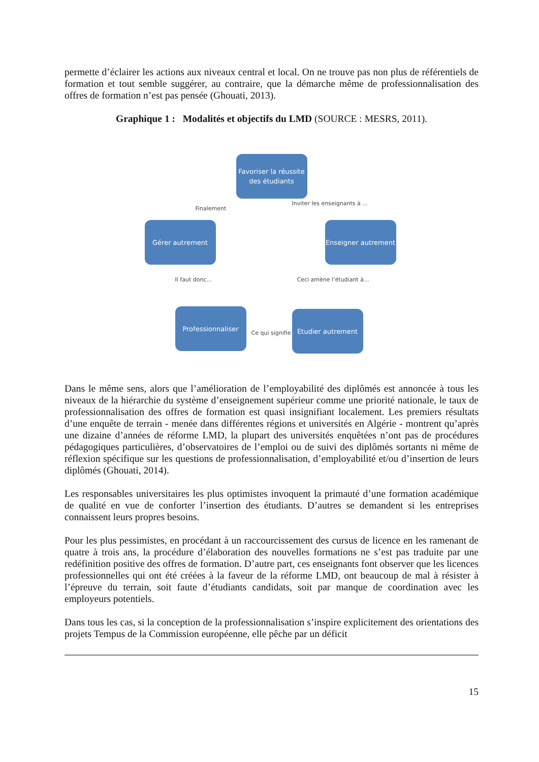permette d’éclairer les actions aux niveaux central et local. On ne trouve pas non plus de référentiels de formation et tout semble suggérer, au contraire, que la démarche même de professionnalisation des offres de formation n’est pas pensée (Ghouati, 2013).
Graphique 1 : Modalités et objectifs du LMD (SOURCE : MESRS, 2011).
Favoriser la réussite des étudiants
Finalement
Inviter les enseignants à ...
Gérer autrement
Enseigner autrement
Il faut donc... Ceci amène l’étudiant à...
Professionnaliser
Ce qui signifie ...
Etudier autrement
Dans le même sens, alors que l’amélioration de l’employabilité des diplômés est annoncée à tous les niveaux de la hiérarchie du système d’enseignement supérieur comme une priorité nationale, le taux de professionnalisation des offres de formation est quasi insignifiant localement. Les premiers résultats d’une enquête de terrain - menée dans différentes régions et universités en Algérie - montrent qu’après une dizaine d’années de réforme LMD, la plupart des universités enquêtées n’ont pas de procédures pédagogiques particulières, d’observatoires de l’emploi ou de suivi des diplômés sortants ni même de réflexion spécifique sur les questions de professionnalisation, d’employabilité et/ou d’insertion de leurs diplômés (Ghouati, 2014).
Les responsables universitaires les plus optimistes invoquent la primauté d’une formation académique de qualité en vue de conforter l’insertion des étudiants. D’autres se demandent si les entreprises connaissent leurs propres besoins.
Pour les plus pessimistes, en procédant à un raccourcissement des cursus de licence en les ramenant de quatre à trois ans, la procédure d’élaboration des nouvelles formations ne s’est pas traduite par une redéfinition positive des offres de formation. D’autre part, ces enseignants font observer que les licences professionnelles qui ont été créées à la faveur de la réforme LMD, ont beaucoup de mal à résister à l’épreuve du terrain, soit faute d’étudiants candidats, soit par manque de coordination avec les employeurs potentiels.
Dans tous les cas, si la conception de la professionnalisation s’inspire explicitement des orientations des projets Tempus de la Commission européenne, elle pêche par un déficit
15